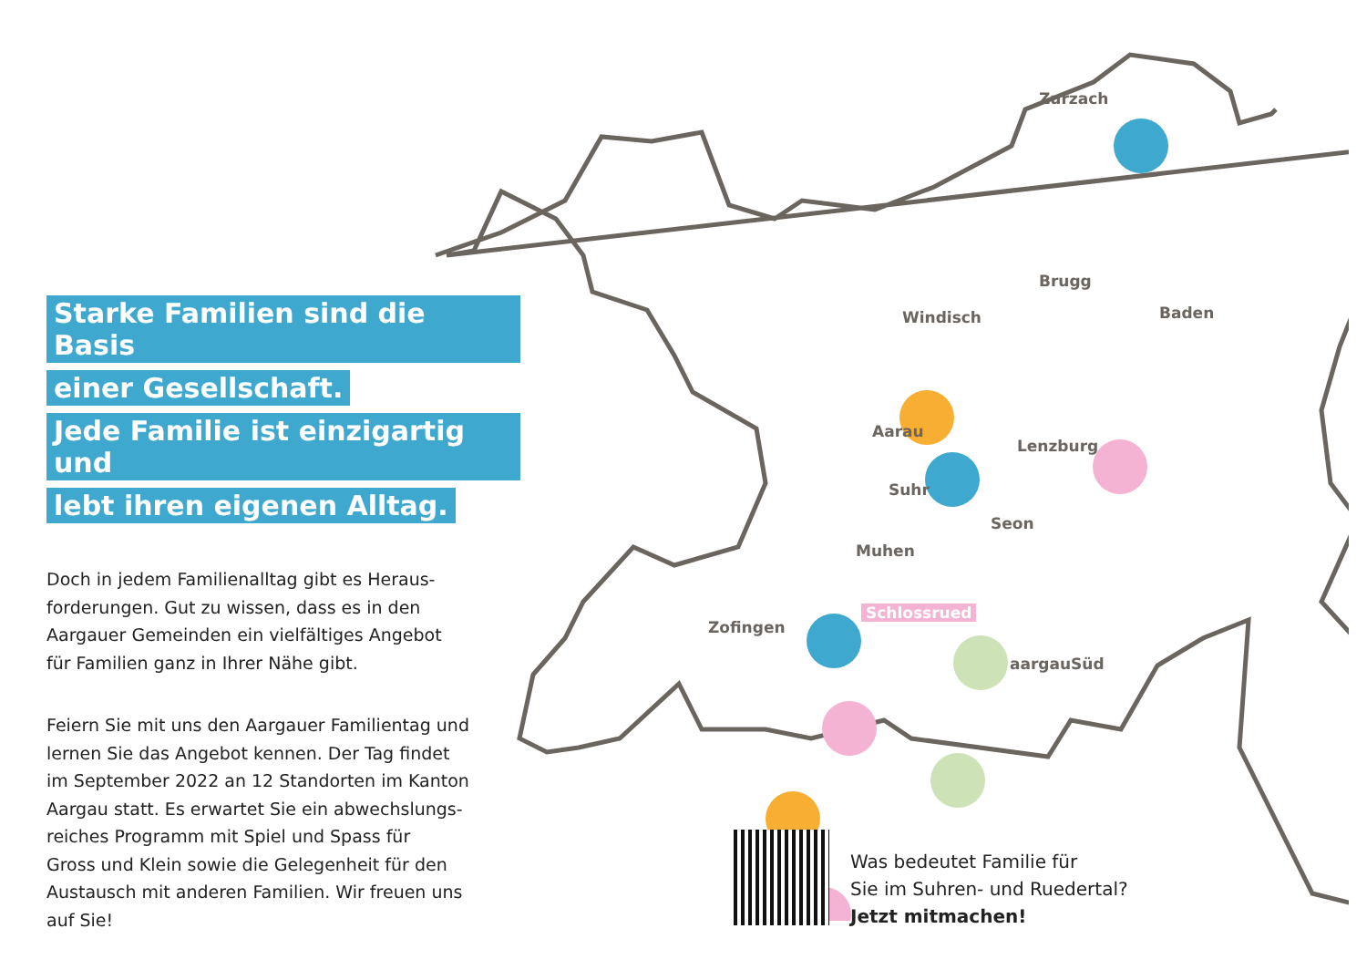Zurzach
Brugg
Windisch Baden
Aarau
Lenzburg
Suhr
Seon
Muhen
Zofingen
Schlossrued
aargauSüd
Starke Familien sind die Basis
einer Gesellschaft.
Jede Familie ist einzigartig und
lebt ihren eigenen Alltag.
Doch in jedem Familienalltag gibt es Heraus-
forderungen. Gut zu wissen, dass es in den
Aargauer Gemeinden ein vielfältiges Angebot
für Familien ganz in Ihrer Nähe gibt.
Feiern Sie mit uns den Aargauer Familientag und
lernen Sie das Angebot kennen. Der Tag findet
im September 2022 an 12 Standorten im Kanton
Aargau statt. Es erwartet Sie ein abwechslungs-
reiches Programm mit Spiel und Spass für
Gross und Klein sowie die Gelegenheit für den
Austausch mit anderen Familien. Wir freuen uns
auf Sie!
Was bedeutet Familie für
Sie im Suhren- und Ruedertal?
Jetzt mitmachen!